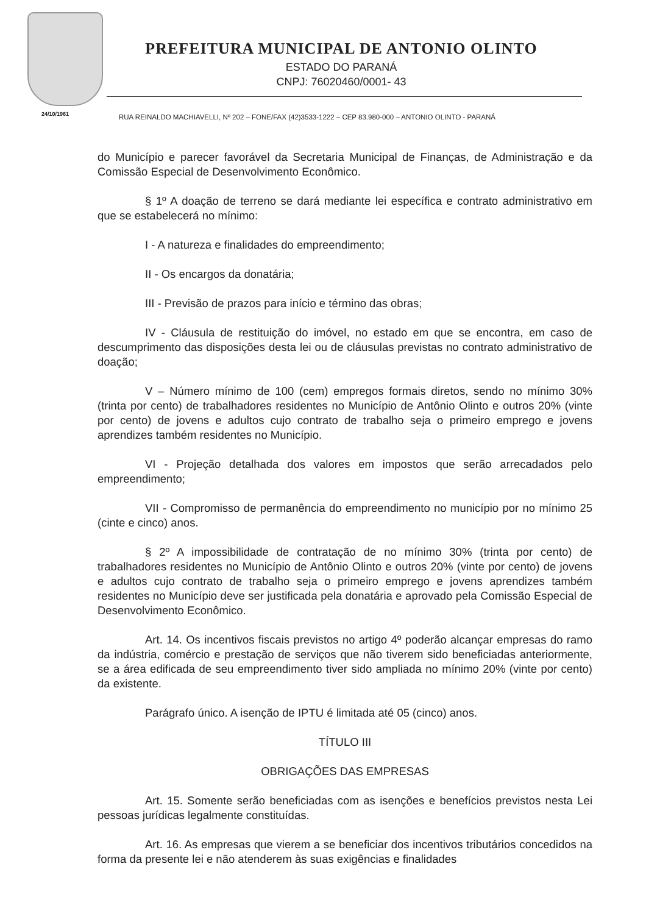24/10/1961
PREFEITURA MUNICIPAL DE ANTONIO OLINTO
ESTADO DO PARANÁ
CNPJ: 76020460/0001- 43
RUA REINALDO MACHIAVELLI, Nº 202 – FONE/FAX (42)3533-1222 – CEP 83.980-000 – ANTONIO OLINTO - PARANÁ
do Município e parecer favorável da Secretaria Municipal de Finanças, de Administração e da Comissão Especial de Desenvolvimento Econômico.
§ 1º A doação de terreno se dará mediante lei específica e contrato administrativo em que se estabelecerá no mínimo:
I - A natureza e finalidades do empreendimento;
II - Os encargos da donatária;
III - Previsão de prazos para início e término das obras;
IV - Cláusula de restituição do imóvel, no estado em que se encontra, em caso de descumprimento das disposições desta lei ou de cláusulas previstas no contrato administrativo de doação;
V – Número mínimo de 100 (cem) empregos formais diretos, sendo no mínimo 30% (trinta por cento) de trabalhadores residentes no Município de Antônio Olinto e outros 20% (vinte por cento) de jovens e adultos cujo contrato de trabalho seja o primeiro emprego e jovens aprendizes também residentes no Município.
VI - Projeção detalhada dos valores em impostos que serão arrecadados pelo empreendimento;
VII - Compromisso de permanência do empreendimento no município por no mínimo 25 (cinte e cinco) anos.
§ 2º A impossibilidade de contratação de no mínimo 30% (trinta por cento) de trabalhadores residentes no Município de Antônio Olinto e outros 20% (vinte por cento) de jovens e adultos cujo contrato de trabalho seja o primeiro emprego e jovens aprendizes também residentes no Município deve ser justificada pela donatária e aprovado pela Comissão Especial de Desenvolvimento Econômico.
Art. 14. Os incentivos fiscais previstos no artigo 4º poderão alcançar empresas do ramo da indústria, comércio e prestação de serviços que não tiverem sido beneficiadas anteriormente, se a área edificada de seu empreendimento tiver sido ampliada no mínimo 20% (vinte por cento) da existente.
Parágrafo único. A isenção de IPTU é limitada até 05 (cinco) anos.
TÍTULO III
OBRIGAÇÕES DAS EMPRESAS
Art. 15. Somente serão beneficiadas com as isenções e benefícios previstos nesta Lei pessoas jurídicas legalmente constituídas.
Art. 16. As empresas que vierem a se beneficiar dos incentivos tributários concedidos na forma da presente lei e não atenderem às suas exigências e finalidades